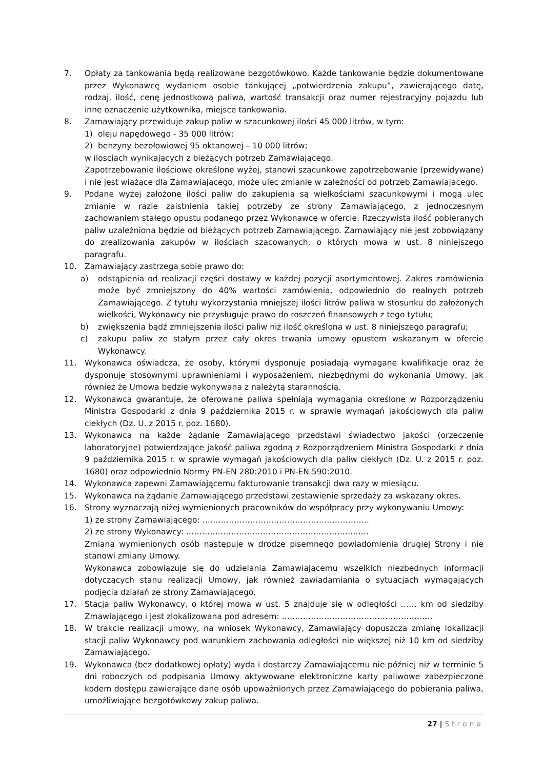7. Opłaty za tankowania będą realizowane bezgotówkowo. Każde tankowanie będzie dokumentowane przez Wykonawcę wydaniem osobie tankującej „potwierdzenia zakupu”, zawierającego datę, rodzaj, ilość, cenę jednostkową paliwa, wartość transakcji oraz numer rejestracyjny pojazdu lub inne oznaczenie użytkownika, miejsce tankowania.
8. Zamawiający przewiduje zakup paliw w szacunkowej ilości 45 000 litrów, w tym:
1) oleju napędowego - 35 000 litrów;
2) benzyny bezołowiowej 95 oktanowej – 10 000 litrów;
w ilosciach wynikających z bieżących potrzeb Zamawiającego.
Zapotrzebowanie ilościowe określone wyżej, stanowi szacunkowe zapotrzebowanie (przewidywane) i nie jest wiążące dla Zamawiającego, może ulec zmianie w zależności od potrzeb Zamawiajacego.
9. Podane wyżej założone ilości paliw do zakupienia są wielkościami szacunkowymi i mogą ulec zmianie w razie zaistnienia takiej potrzeby ze strony Zamawiającego, z jednoczesnym zachowaniem stałego opustu podanego przez Wykonawcę w ofercie. Rzeczywista ilość pobieranych paliw uzależniona będzie od bieżących potrzeb Zamawiającego. Zamawiający nie jest zobowiązany do zrealizowania zakupów w ilościach szacowanych, o których mowa w ust. 8 niniejszego paragrafu.
10. Zamawiający zastrzega sobie prawo do:
a) odstąpienia od realizacji części dostawy w każdej pozycji asortymentowej. Zakres zamówienia może być zmniejszony do 40% wartości zamówienia, odpowiednio do realnych potrzeb Zamawiającego. Z tytułu wykorzystania mniejszej ilości litrów paliwa w stosunku do założonych wielkości, Wykonawcy nie przysługuje prawo do roszczeń finansowych z tego tytułu;
b) zwiększenia bądź zmniejszenia ilości paliw niż ilość określona w ust. 8 niniejszego paragrafu;
c) zakupu paliw ze stałym przez cały okres trwania umowy opustem wskazanym w ofercie Wykonawcy.
11. Wykonawca oświadcza, że osoby, którymi dysponuje posiadają wymagane kwalifikacje oraz że dysponuje stosownymi uprawnieniami i wyposażeniem, niezbędnymi do wykonania Umowy, jak również że Umowa będzie wykonywana z należytą starannością.
12. Wykonawca gwarantuje, że oferowane paliwa spełniają wymagania określone w Rozporządzeniu Ministra Gospodarki z dnia 9 października 2015 r. w sprawie wymagań jakościowych dla paliw ciekłych (Dz. U. z 2015 r. poz. 1680).
13. Wykonawca na każde żądanie Zamawiającego przedstawi świadectwo jakości (orzeczenie laboratoryjne) potwierdzające jakość paliwa zgodną z Rozporządzeniem Ministra Gospodarki z dnia 9 października 2015 r. w sprawie wymagań jakościowych dla paliw ciekłych (Dz. U. z 2015 r. poz. 1680) oraz odpowiednio Normy PN-EN 280:2010 i PN-EN 590:2010.
14. Wykonawca zapewni Zamawiającemu fakturowanie transakcji dwa razy w miesiącu.
15. Wykonawca na żądanie Zamawiającego przedstawi zestawienie sprzedaży za wskazany okres.
16. Strony wyznaczają niżej wymienionych pracowników do współpracy przy wykonywaniu Umowy:
1) ze strony Zamawiającego: ………………………………………………………
2) ze strony Wykonawcy: ……………………………………………………………
Zmiana wymienionych osób następuje w drodze pisemnego powiadomienia drugiej Strony i nie stanowi zmiany Umowy.
Wykonawca zobowiązuje się do udzielania Zamawiającemu wszelkich niezbędnych informacji dotyczących stanu realizacji Umowy, jak również zawiadamiania o sytuacjach wymagających podjęcia działań ze strony Zamawiającego.
17. Stacja paliw Wykonawcy, o której mowa w ust. 5 znajduje się w odległości …… km od siedziby Zmawiającego i jest zlokalizowana pod adresem: …………………………………………………
18. W trakcie realizacji umowy, na wniosek Wykonawcy, Zamawiający dopuszcza zmianę lokalizacji stacji paliw Wykonawcy pod warunkiem zachowania odległości nie większej niż 10 km od siedziby Zamawiającego.
19. Wykonawca (bez dodatkowej opłaty) wyda i dostarczy Zamawiającemu nie później niż w terminie 5 dni roboczych od podpisania Umowy aktywowane elektroniczne karty paliwowe zabezpieczone kodem dostępu zawierające dane osób upoważnionych przez Zamawiającego do pobierania paliwa, umożliwiające bezgotówkowy zakup paliwa.
27 | Strona